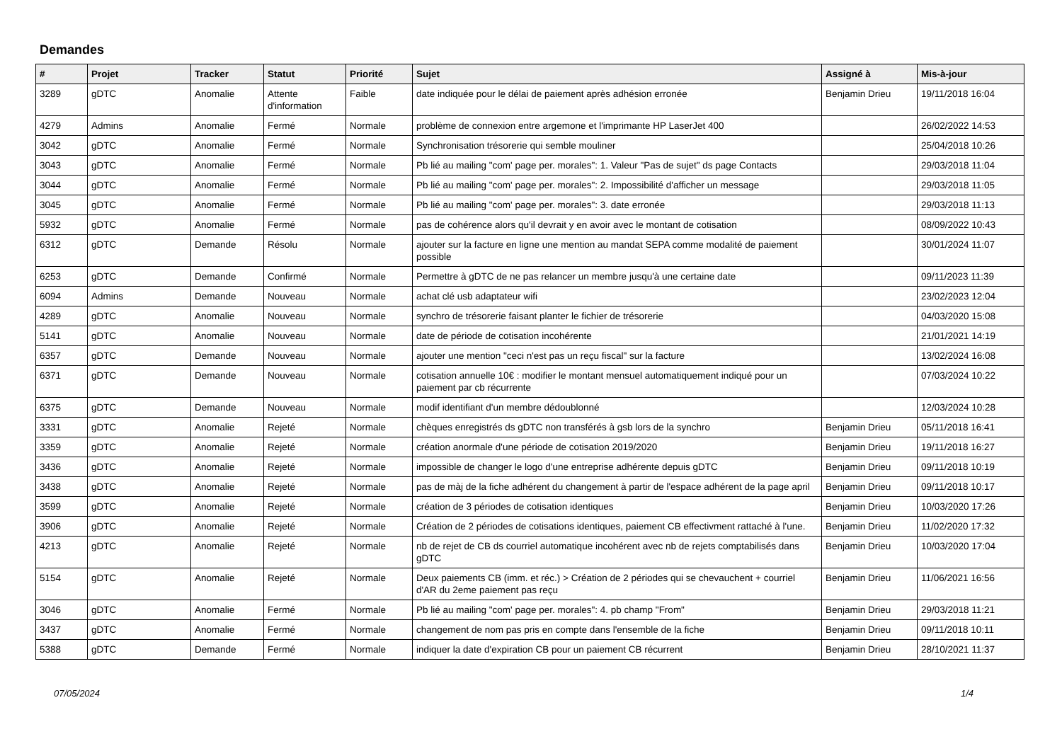Demandes
| # | Projet | Tracker | Statut | Priorité | Sujet | Assigné à | Mis-à-jour |
| --- | --- | --- | --- | --- | --- | --- | --- |
| 3289 | gDTC | Anomalie | Attente d'information | Faible | date indiquée pour le délai de paiement après adhésion erronée | Benjamin Drieu | 19/11/2018 16:04 |
| 4279 | Admins | Anomalie | Fermé | Normale | problème de connexion entre argemone et l'imprimante HP LaserJet 400 | | 26/02/2022 14:53 |
| 3042 | gDTC | Anomalie | Fermé | Normale | Synchronisation trésorerie qui semble mouliner | | 25/04/2018 10:26 |
| 3043 | gDTC | Anomalie | Fermé | Normale | Pb lié au mailing "com' page per. morales": 1. Valeur "Pas de sujet" ds page Contacts | | 29/03/2018 11:04 |
| 3044 | gDTC | Anomalie | Fermé | Normale | Pb lié au mailing "com' page per. morales": 2. Impossibilité d'afficher un message | | 29/03/2018 11:05 |
| 3045 | gDTC | Anomalie | Fermé | Normale | Pb lié au mailing "com' page per. morales": 3. date erronée | | 29/03/2018 11:13 |
| 5932 | gDTC | Anomalie | Fermé | Normale | pas de cohérence alors qu'il devrait y en avoir avec le montant de cotisation | | 08/09/2022 10:43 |
| 6312 | gDTC | Demande | Résolu | Normale | ajouter sur la facture en ligne une mention au mandat SEPA comme modalité de paiement possible | | 30/01/2024 11:07 |
| 6253 | gDTC | Demande | Confirmé | Normale | Permettre à gDTC de ne pas relancer un membre jusqu'à une certaine date | | 09/11/2023 11:39 |
| 6094 | Admins | Demande | Nouveau | Normale | achat clé usb adaptateur wifi | | 23/02/2023 12:04 |
| 4289 | gDTC | Anomalie | Nouveau | Normale | synchro de trésorerie faisant planter le fichier de trésorerie | | 04/03/2020 15:08 |
| 5141 | gDTC | Anomalie | Nouveau | Normale | date de période de cotisation incohérente | | 21/01/2021 14:19 |
| 6357 | gDTC | Demande | Nouveau | Normale | ajouter une mention "ceci n'est pas un reçu fiscal" sur la facture | | 13/02/2024 16:08 |
| 6371 | gDTC | Demande | Nouveau | Normale | cotisation annuelle 10€ : modifier le montant mensuel automatiquement indiqué pour un paiement par cb récurrente | | 07/03/2024 10:22 |
| 6375 | gDTC | Demande | Nouveau | Normale | modif identifiant d'un membre dédoublonné | | 12/03/2024 10:28 |
| 3331 | gDTC | Anomalie | Rejeté | Normale | chèques enregistrés ds gDTC non transférés à gsb lors de la synchro | Benjamin Drieu | 05/11/2018 16:41 |
| 3359 | gDTC | Anomalie | Rejeté | Normale | création anormale d'une période de cotisation 2019/2020 | Benjamin Drieu | 19/11/2018 16:27 |
| 3436 | gDTC | Anomalie | Rejeté | Normale | impossible de changer le logo d'une entreprise adhérente depuis gDTC | Benjamin Drieu | 09/11/2018 10:19 |
| 3438 | gDTC | Anomalie | Rejeté | Normale | pas de màj de la fiche adhérent du changement à partir de l'espace adhérent de la page april | Benjamin Drieu | 09/11/2018 10:17 |
| 3599 | gDTC | Anomalie | Rejeté | Normale | création de 3 périodes de cotisation identiques | Benjamin Drieu | 10/03/2020 17:26 |
| 3906 | gDTC | Anomalie | Rejeté | Normale | Création de 2 périodes de cotisations identiques, paiement CB effectivment rattaché à l'une. | Benjamin Drieu | 11/02/2020 17:32 |
| 4213 | gDTC | Anomalie | Rejeté | Normale | nb de rejet de CB ds courriel automatique incohérent avec nb de rejets comptabilisés dans gDTC | Benjamin Drieu | 10/03/2020 17:04 |
| 5154 | gDTC | Anomalie | Rejeté | Normale | Deux paiements CB (imm. et réc.) > Création de 2 périodes qui se chevauchent + courriel d'AR du 2eme paiement pas reçu | Benjamin Drieu | 11/06/2021 16:56 |
| 3046 | gDTC | Anomalie | Fermé | Normale | Pb lié au mailing "com' page per. morales": 4. pb champ "From" | Benjamin Drieu | 29/03/2018 11:21 |
| 3437 | gDTC | Anomalie | Fermé | Normale | changement de nom pas pris en compte dans l'ensemble de la fiche | Benjamin Drieu | 09/11/2018 10:11 |
| 5388 | gDTC | Demande | Fermé | Normale | indiquer la date d'expiration CB pour un paiement CB récurrent | Benjamin Drieu | 28/10/2021 11:37 |
07/05/2024 1/4